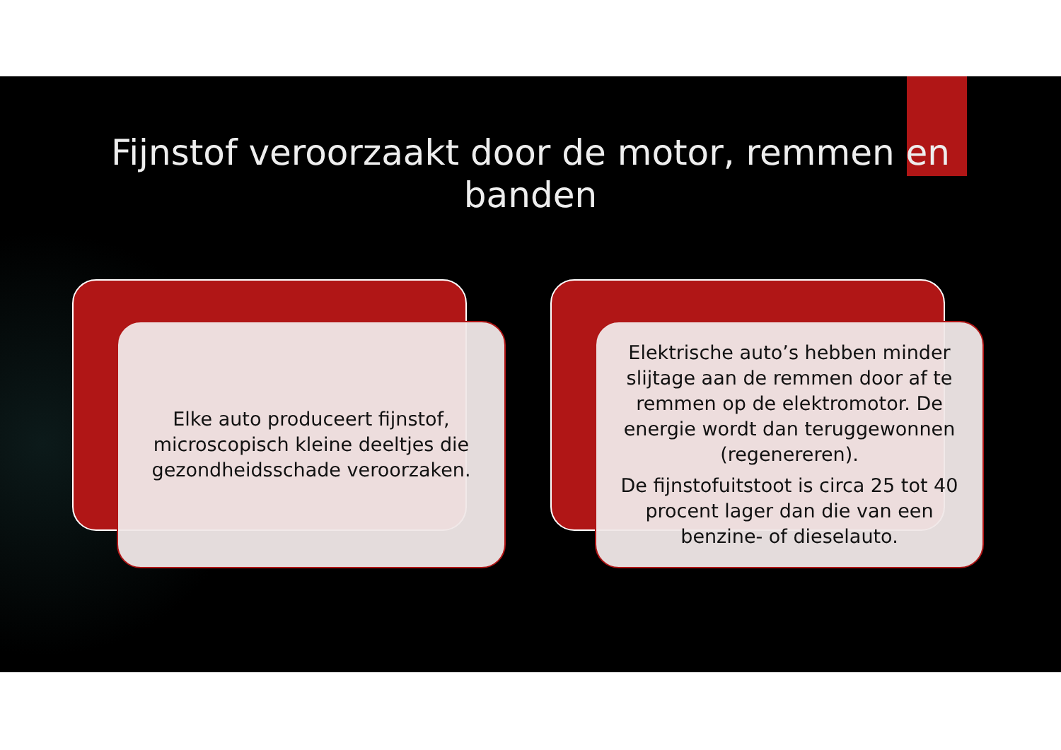Fijnstof veroorzaakt door de motor, remmen en
banden
Elke auto produceert fijnstof, microscopisch kleine deeltjes die gezondheidsschade veroorzaken.
Elektrische auto’s hebben minder slijtage aan de remmen door af te remmen op de elektromotor. De energie wordt dan teruggewonnen (regenereren).
De fijnstofuitstoot is circa 25 tot 40 procent lager dan die van een benzine- of dieselauto.